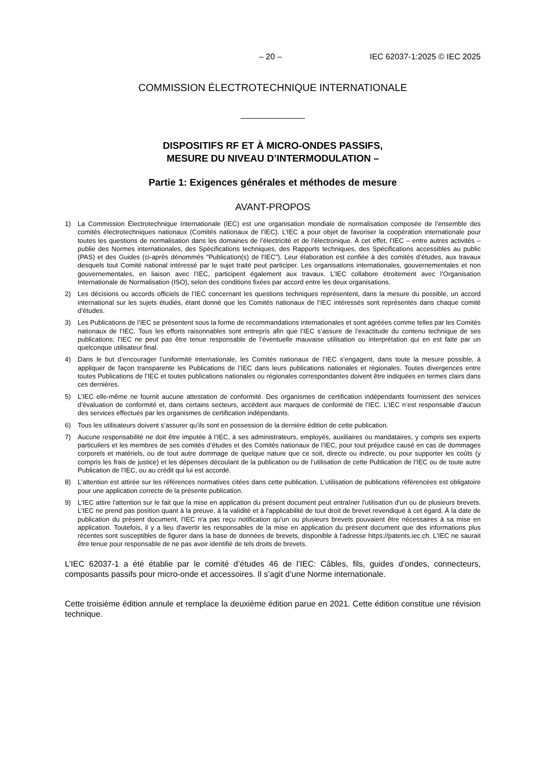– 20 – IEC 62037-1:2025 © IEC 2025
COMMISSION ÉLECTROTECHNIQUE INTERNATIONALE
DISPOSITIFS RF ET À MICRO-ONDES PASSIFS,
MESURE DU NIVEAU D’INTERMODULATION –
Partie 1: Exigences générales et méthodes de mesure
AVANT-PROPOS
1) La Commission Électrotechnique Internationale (IEC) est une organisation mondiale de normalisation composée de l’ensemble des comités électrotechniques nationaux (Comités nationaux de l’IEC). L’IEC a pour objet de favoriser la coopération internationale pour toutes les questions de normalisation dans les domaines de l’électricité et de l’électronique. À cet effet, l’IEC – entre autres activités – publie des Normes internationales, des Spécifications techniques, des Rapports techniques, des Spécifications accessibles au public (PAS) et des Guides (ci-après dénommés "Publication(s) de l’IEC"). Leur élaboration est confiée à des comités d’études, aux travaux desquels tout Comité national intéressé par le sujet traité peut participer. Les organisations internationales, gouvernementales et non gouvernementales, en liaison avec l’IEC, participent également aux travaux. L’IEC collabore étroitement avec l’Organisation Internationale de Normalisation (ISO), selon des conditions fixées par accord entre les deux organisations.
2) Les décisions ou accords officiels de l’IEC concernant les questions techniques représentent, dans la mesure du possible, un accord international sur les sujets étudiés, étant donné que les Comités nationaux de l’IEC intéressés sont représentés dans chaque comité d’études.
3) Les Publications de l’IEC se présentent sous la forme de recommandations internationales et sont agréées comme telles par les Comités nationaux de l’IEC. Tous les efforts raisonnables sont entrepris afin que l’IEC s’assure de l’exactitude du contenu technique de ses publications; l’IEC ne peut pas être tenue responsable de l’éventuelle mauvaise utilisation ou interprétation qui en est faite par un quelconque utilisateur final.
4) Dans le but d’encourager l’uniformité internationale, les Comités nationaux de l’IEC s’engagent, dans toute la mesure possible, à appliquer de façon transparente les Publications de l’IEC dans leurs publications nationales et régionales. Toutes divergences entre toutes Publications de l’IEC et toutes publications nationales ou régionales correspondantes doivent être indiquées en termes clairs dans ces dernières.
5) L’IEC elle-même ne fournit aucune attestation de conformité. Des organismes de certification indépendants fournissent des services d’évaluation de conformité et, dans certains secteurs, accèdent aux marques de conformité de l’IEC. L’IEC n’est responsable d’aucun des services effectués par les organismes de certification indépendants.
6) Tous les utilisateurs doivent s’assurer qu’ils sont en possession de la dernière édition de cette publication.
7) Aucune responsabilité ne doit être imputée à l’IEC, à ses administrateurs, employés, auxiliaires ou mandataires, y compris ses experts particuliers et les membres de ses comités d’études et des Comités nationaux de l’IEC, pour tout préjudice causé en cas de dommages corporels et matériels, ou de tout autre dommage de quelque nature que ce soit, directe ou indirecte, ou pour supporter les coûts (y compris les frais de justice) et les dépenses découlant de la publication ou de l’utilisation de cette Publication de l’IEC ou de toute autre Publication de l’IEC, ou au crédit qui lui est accordé.
8) L’attention est attirée sur les références normatives citées dans cette publication. L’utilisation de publications référencées est obligatoire pour une application correcte de la présente publication.
9) L'IEC attire l'attention sur le fait que la mise en application du présent document peut entraîner l'utilisation d'un ou de plusieurs brevets. L'IEC ne prend pas position quant à la preuve, à la validité et à l'applicabilité de tout droit de brevet revendiqué à cet égard. À la date de publication du présent document, l'IEC n'a pas reçu notification qu'un ou plusieurs brevets pouvaient être nécessaires à sa mise en application. Toutefois, il y a lieu d'avertir les responsables de la mise en application du présent document que des informations plus récentes sont susceptibles de figurer dans la base de données de brevets, disponible à l'adresse https://patents.iec.ch. L'IEC ne saurait être tenue pour responsable de ne pas avoir identifié de tels droits de brevets.
L’IEC 62037-1 a été établie par le comité d’études 46 de l’IEC: Câbles, fils, guides d’ondes, connecteurs, composants passifs pour micro-onde et accessoires. Il s’agit d’une Norme internationale.
Cette troisième édition annule et remplace la deuxième édition parue en 2021. Cette édition constitue une révision technique.